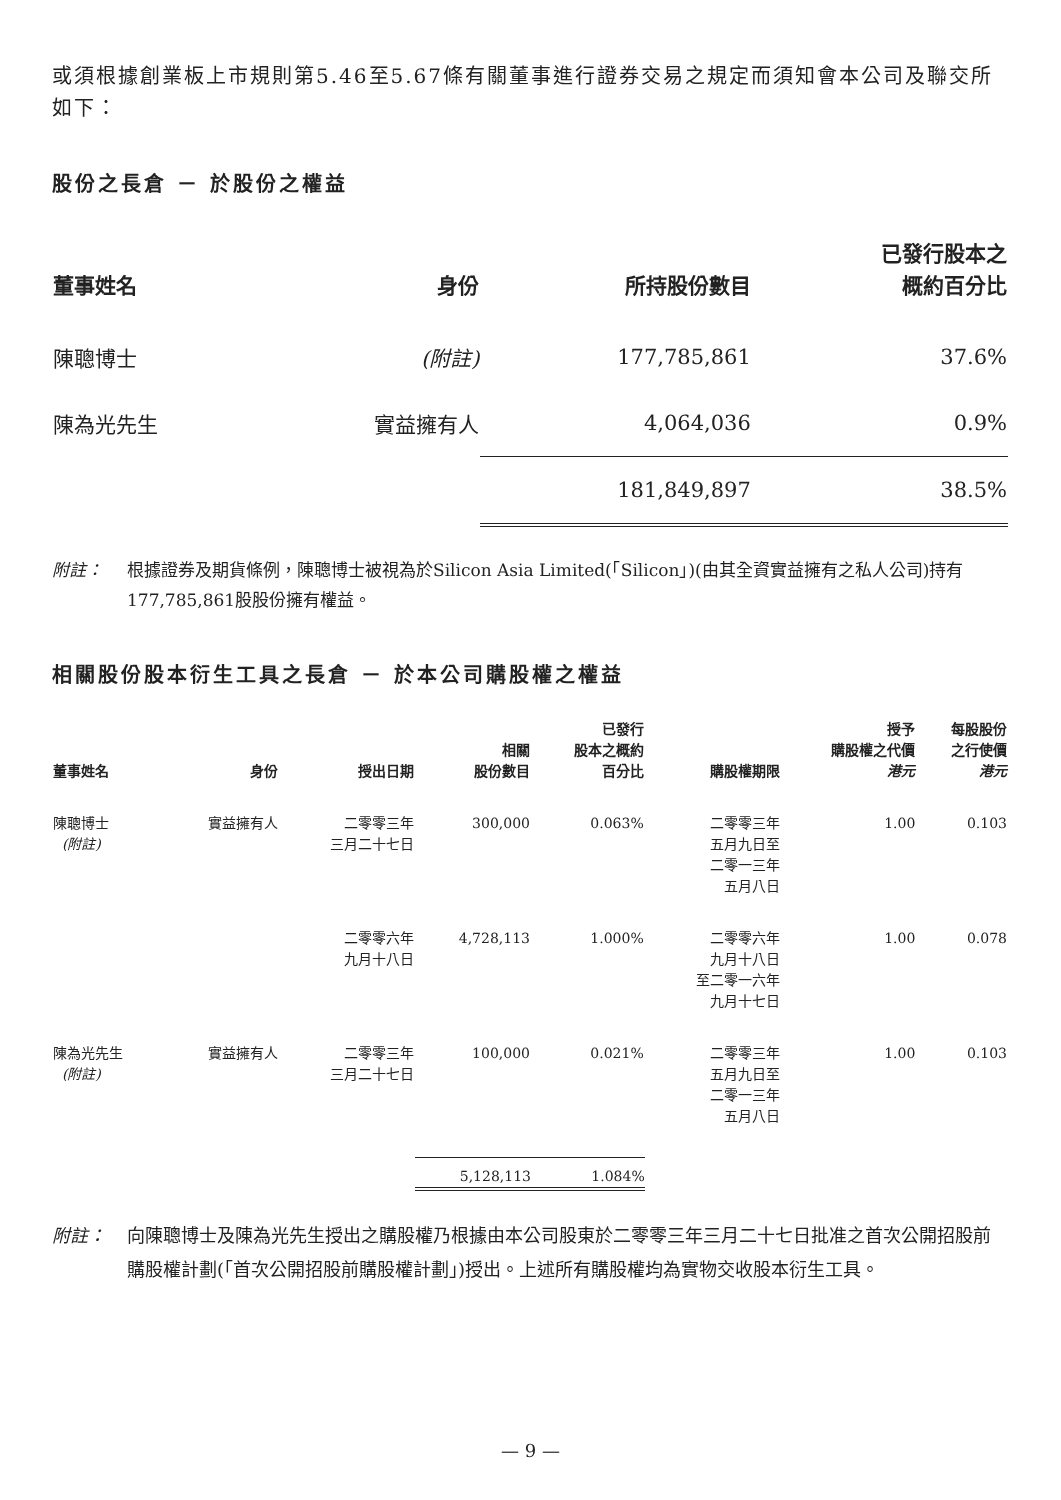或須根據創業板上市規則第5.46至5.67條有關董事進行證券交易之規定而須知會本公司及聯交所如下：
股份之長倉 － 於股份之權益
| 董事姓名 | 身份 | 所持股份數目 | 已發行股本之 概約百分比 |
| --- | --- | --- | --- |
| 陳聰博士 | (附註) | 177,785,861 | 37.6% |
| 陳為光先生 | 實益擁有人 | 4,064,036 | 0.9% |
| | | 181,849,897 | 38.5% |
附註： 根據證券及期貨條例，陳聰博士被視為於Silicon Asia Limited(「Silicon」)(由其全資實益擁有之私人公司)持有177,785,861股股份擁有權益。
相關股份股本衍生工具之長倉 － 於本公司購股權之權益
| 董事姓名 | 身份 | 授出日期 | 相關 股份數目 | 已發行 股本之概約 百分比 | 購股權期限 | 授予 購股權之代價 港元 | 每股股份 之行使價 港元 |
| --- | --- | --- | --- | --- | --- | --- | --- |
| 陳聰博士 (附註) | 實益擁有人 | 二零零三年 三月二十七日 | 300,000 | 0.063% | 二零零三年 五月九日至 二零一三年 五月八日 | 1.00 | 0.103 |
| | | 二零零六年 九月十八日 | 4,728,113 | 1.000% | 二零零六年 九月十八日 至二零一六年 九月十七日 | 1.00 | 0.078 |
| 陳為光先生 (附註) | 實益擁有人 | 二零零三年 三月二十七日 | 100,000 | 0.021% | 二零零三年 五月九日至 二零一三年 五月八日 | 1.00 | 0.103 |
| | | | 5,128,113 | 1.084% | | | |
附註： 向陳聰博士及陳為光先生授出之購股權乃根據由本公司股東於二零零三年三月二十七日批准之首次公開招股前購股權計劃(「首次公開招股前購股權計劃」)授出。上述所有購股權均為實物交收股本衍生工具。
— 9 —